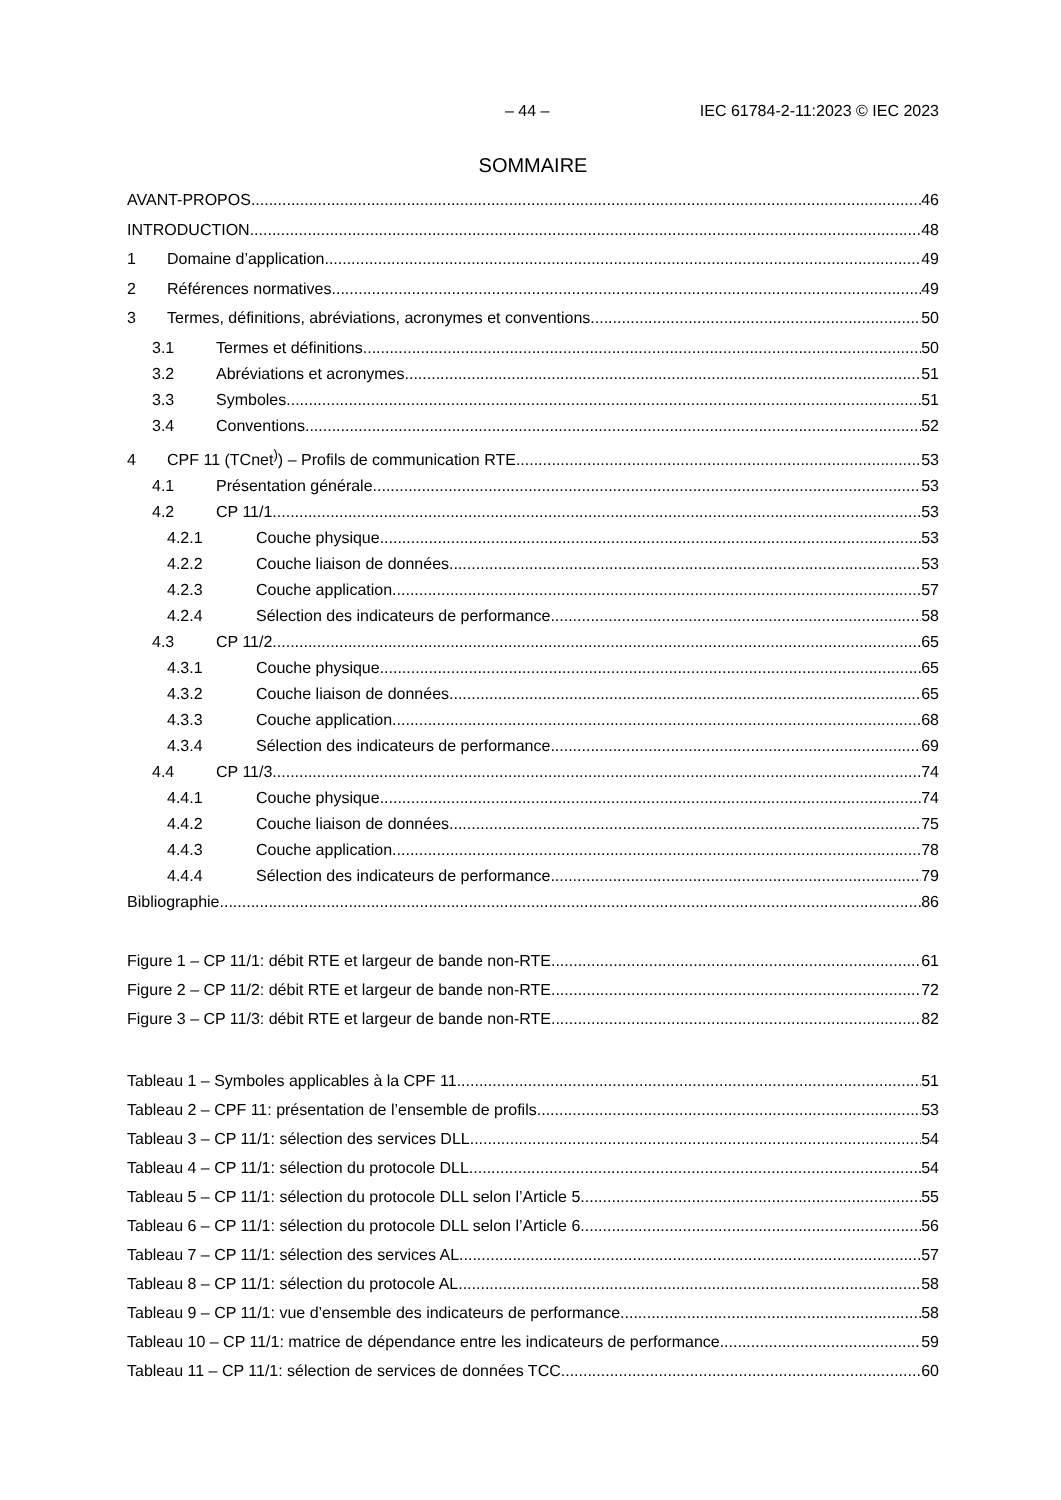– 44 – IEC 61784-2-11:2023 © IEC 2023
SOMMAIRE
AVANT-PROPOS 46
INTRODUCTION 48
1 Domaine d’application 49
2 Références normatives 49
3 Termes, définitions, abréviations, acronymes et conventions 50
3.1 Termes et définitions 50
3.2 Abréviations et acronymes 51
3.3 Symboles 51
3.4 Conventions 52
4 CPF 11 (TCnet<sup>)</sup>) – Profils de communication RTE 53
4.1 Présentation générale 53
4.2 CP 11/1 53
4.2.1 Couche physique 53
4.2.2 Couche liaison de données 53
4.2.3 Couche application 57
4.2.4 Sélection des indicateurs de performance 58
4.3 CP 11/2 65
4.3.1 Couche physique 65
4.3.2 Couche liaison de données 65
4.3.3 Couche application 68
4.3.4 Sélection des indicateurs de performance 69
4.4 CP 11/3 74
4.4.1 Couche physique 74
4.4.2 Couche liaison de données 75
4.4.3 Couche application 78
4.4.4 Sélection des indicateurs de performance 79
Bibliographie 86
Figure 1 – CP 11/1: débit RTE et largeur de bande non-RTE 61
Figure 2 – CP 11/2: débit RTE et largeur de bande non-RTE 72
Figure 3 – CP 11/3: débit RTE et largeur de bande non-RTE 82
Tableau 1 – Symboles applicables à la CPF 11 51
Tableau 2 – CPF 11: présentation de l’ensemble de profils 53
Tableau 3 – CP 11/1: sélection des services DLL 54
Tableau 4 – CP 11/1: sélection du protocole DLL 54
Tableau 5 – CP 11/1: sélection du protocole DLL selon l’Article 5 55
Tableau 6 – CP 11/1: sélection du protocole DLL selon l’Article 6 56
Tableau 7 – CP 11/1: sélection des services AL 57
Tableau 8 – CP 11/1: sélection du protocole AL 58
Tableau 9 – CP 11/1: vue d’ensemble des indicateurs de performance 58
Tableau 10 – CP 11/1: matrice de dépendance entre les indicateurs de performance 59
Tableau 11 – CP 11/1: sélection de services de données TCC 60